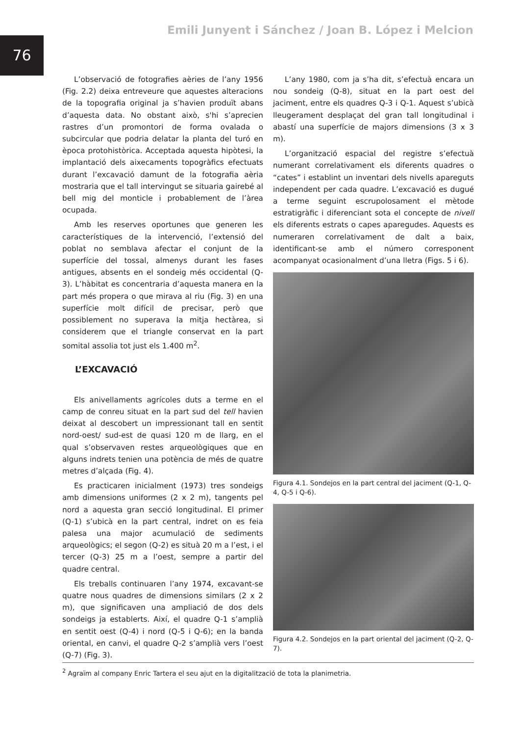76
Emili Junyent i Sánchez / Joan B. López i Melcion
L’observació de fotografies aèries de l’any 1956 (Fig. 2.2) deixa entreveure que aquestes alteracions de la topografia original ja s’havien produït abans d’aquesta data. No obstant això, s'hi s’aprecien rastres d’un promontori de forma ovalada o subcircular que podria delatar la planta del turó en època protohistòrica. Acceptada aquesta hipòtesi, la implantació dels aixecaments topogràfics efectuats durant l’excavació damunt de la fotografia aèria mostraria que el tall intervingut se situaria gairebé al bell mig del monticle i probablement de l’àrea ocupada.
Amb les reserves oportunes que generen les característiques de la intervenció, l’extensió del poblat no semblava afectar el conjunt de la superfície del tossal, almenys durant les fases antigues, absents en el sondeig més occidental (Q-3). L’hàbitat es concentraria d’aquesta manera en la part més propera o que mirava al riu (Fig. 3) en una superfície molt difícil de precisar, però que possiblement no superava la mitja hectàrea, si considerem que el triangle conservat en la part somital assolia tot just els 1.400 m<sup>2</sup>.
L’EXCAVACIÓ
Els anivellaments agrícoles duts a terme en el camp de conreu situat en la part sud del tell havien deixat al descobert un impressionant tall en sentit nord-oest/ sud-est de quasi 120 m de llarg, en el qual s’observaven restes arqueològiques que en alguns indrets tenien una potència de més de quatre metres d’alçada (Fig. 4).
Es practicaren inicialment (1973) tres sondeigs amb dimensions uniformes (2 x 2 m), tangents pel nord a aquesta gran secció longitudinal. El primer (Q-1) s’ubicà en la part central, indret on es feia palesa una major acumulació de sediments arqueològics; el segon (Q-2) es situà 20 m a l’est, i el tercer (Q-3) 25 m a l’oest, sempre a partir del quadre central.
Els treballs continuaren l’any 1974, excavant-se quatre nous quadres de dimensions similars (2 x 2 m), que significaven una ampliació de dos dels sondeigs ja establerts. Així, el quadre Q-1 s’amplià en sentit oest (Q-4) i nord (Q-5 i Q-6); en la banda oriental, en canvi, el quadre Q-2 s’amplià vers l’oest (Q-7) (Fig. 3).
L’any 1980, com ja s’ha dit, s’efectuà encara un nou sondeig (Q-8), situat en la part oest del jaciment, entre els quadres Q-3 i Q-1. Aquest s’ubicà lleugerament desplaçat del gran tall longitudinal i abastí una superfície de majors dimensions (3 x 3 m).
L’organització espacial del registre s’efectuà numerant correlativament els diferents quadres o “cates” i establint un inventari dels nivells apareguts independent per cada quadre. L’excavació es dugué a terme seguint escrupolosament el mètode estratigràfic i diferenciant sota el concepte de nivell els diferents estrats o capes aparegudes. Aquests es numeraren correlativament de dalt a baix, identificant-se amb el número corresponent acompanyat ocasionalment d’una lletra (Figs. 5 i 6).
Figura 4.1. Sondejos en la part central del jaciment (Q-1, Q-4, Q-5 i Q-6).
Figura 4.2. Sondejos en la part oriental del jaciment (Q-2, Q-7).
<sup>2</sup> Agraïm al company Enric Tartera el seu ajut en la digitalització de tota la planimetria.